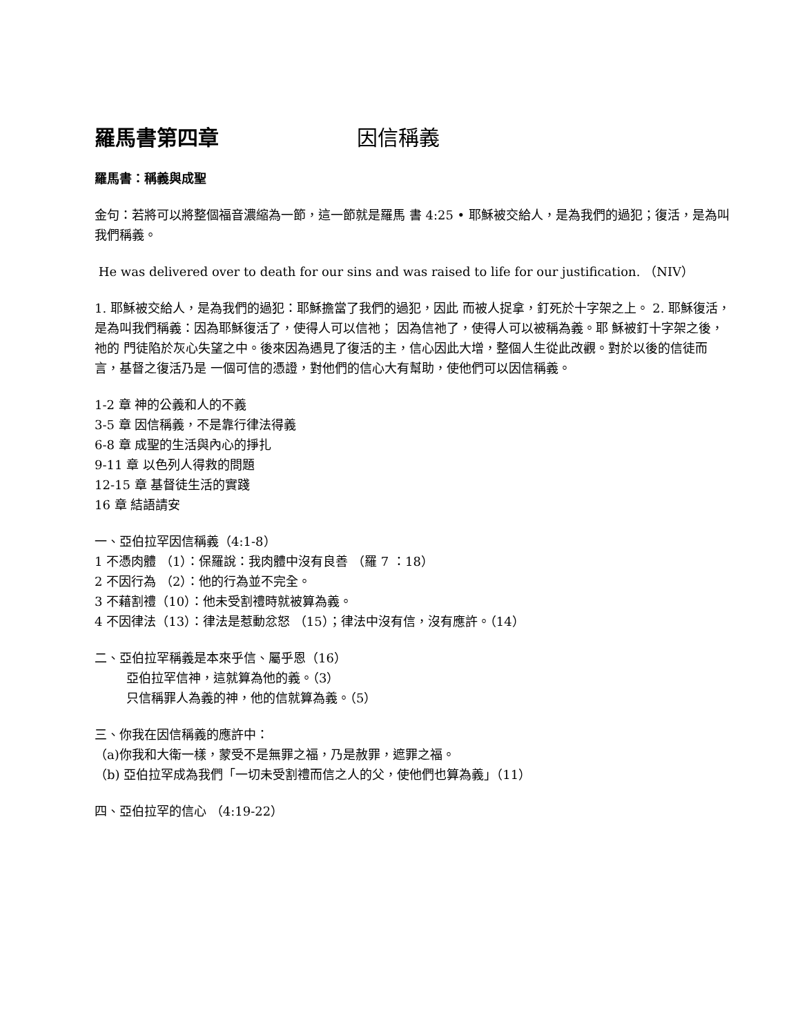羅馬書第四章 因信稱義
羅馬書：稱義與成聖
金句：若將可以將整個福音濃縮為一節，這一節就是羅馬 書 4:25 • 耶穌被交給人，是為我們的過犯；復活，是為叫我們稱義。
He was delivered over to death for our sins and was raised to life for our justification. （NIV）
1. 耶穌被交給人，是為我們的過犯：耶穌擔當了我們的過犯，因此 而被人捉拿，釘死於十字架之上。 2. 耶穌復活，是為叫我們稱義：因為耶穌復活了，使得人可以信祂； 因為信祂了，使得人可以被稱為義。耶 穌被釘十字架之後，祂的 門徒陷於灰心失望之中。後來因為遇見了復活的主，信心因此大增，整個人生從此改觀。對於以後的信徒而言，基督之復活乃是 一個可信的憑證，對他們的信心大有幫助，使他們可以因信稱義。
1-2 章 神的公義和人的不義
3-5 章 因信稱義，不是靠行律法得義
6-8 章 成聖的生活與內心的掙扎
9-11 章 以色列人得救的問題
12-15 章 基督徒生活的實踐
16 章 結語請安
一、亞伯拉罕因信稱義（4:1-8）
1 不憑肉體 （1）：保羅說：我肉體中沒有良善 （羅 7 ：18）
2 不因行為 （2）：他的行為並不完全。
3 不藉割禮（10）：他未受割禮時就被算為義。
4 不因律法（13）：律法是惹動忿怒 （15）；律法中沒有信，沒有應許。（14）
二、亞伯拉罕稱義是本來乎信、屬乎恩（16）
亞伯拉罕信神，這就算為他的義。（3）
只信稱罪人為義的神，他的信就算為義。（5）
三、你我在因信稱義的應許中：
（a)你我和大衛一樣，蒙受不是無罪之福，乃是赦罪，遮罪之福。
（b) 亞伯拉罕成為我們「一切未受割禮而信之人的父，使他們也算為義」（11）
四、亞伯拉罕的信心 （4:19-22）